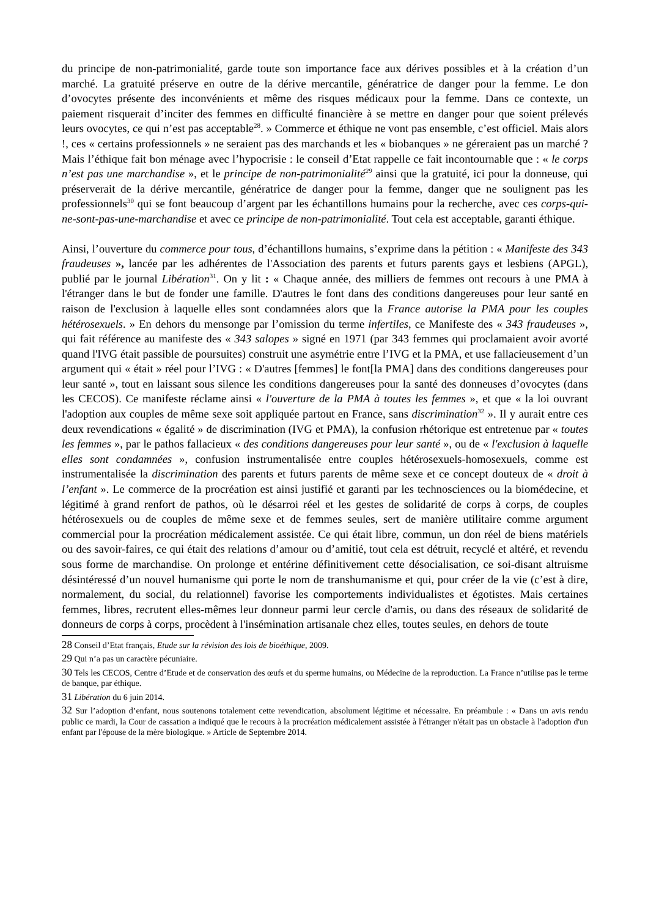du principe de non-patrimonialité, garde toute son importance face aux dérives possibles et à la création d’un marché. La gratuité préserve en outre de la dérive mercantile, génératrice de danger pour la femme. Le don d’ovocytes présente des inconvénients et même des risques médicaux pour la femme. Dans ce contexte, un paiement risquerait d’inciter des femmes en difficulté financière à se mettre en danger pour que soient prélevés leurs ovocytes, ce qui n’est pas acceptable<sup>28</sup>. » Commerce et éthique ne vont pas ensemble, c’est officiel. Mais alors !, ces « certains professionnels » ne seraient pas des marchands et les « biobanques » ne géreraient pas un marché ? Mais l’éthique fait bon ménage avec l’hypocrisie : le conseil d’Etat rappelle ce fait incontournable que : « le corps n’est pas une marchandise », et le principe de non-patrimonialité<sup>29</sup> ainsi que la gratuité, ici pour la donneuse, qui préserverait de la dérive mercantile, génératrice de danger pour la femme, danger que ne soulignent pas les professionnels<sup>30</sup> qui se font beaucoup d’argent par les échantillons humains pour la recherche, avec ces corps-qui-ne-sont-pas-une-marchandise et avec ce principe de non-patrimonialité. Tout cela est acceptable, garanti éthique.
Ainsi, l’ouverture du commerce pour tous, d’échantillons humains, s’exprime dans la pétition : « Manifeste des 343 fraudeuses », lancée par les adhérentes de l'Association des parents et futurs parents gays et lesbiens (APGL), publié par le journal Libération<sup>31</sup>. On y lit : « Chaque année, des milliers de femmes ont recours à une PMA à l'étranger dans le but de fonder une famille. D'autres le font dans des conditions dangereuses pour leur santé en raison de l'exclusion à laquelle elles sont condamnées alors que la France autorise la PMA pour les couples hétérosexuels. » En dehors du mensonge par l’omission du terme infertiles, ce Manifeste des « 343 fraudeuses », qui fait référence au manifeste des « 343 salopes » signé en 1971 (par 343 femmes qui proclamaient avoir avorté quand l'IVG était passible de poursuites) construit une asymétrie entre l’IVG et la PMA, et use fallacieusement d’un argument qui « était » réel pour l’IVG : « D'autres [femmes] le font[la PMA] dans des conditions dangereuses pour leur santé », tout en laissant sous silence les conditions dangereuses pour la santé des donneuses d’ovocytes (dans les CECOS). Ce manifeste réclame ainsi « l'ouverture de la PMA à toutes les femmes », et que « la loi ouvrant l'adoption aux couples de même sexe soit appliquée partout en France, sans discrimination<sup>32</sup> ». Il y aurait entre ces deux revendications « égalité » de discrimination (IVG et PMA), la confusion rhétorique est entretenue par « toutes les femmes », par le pathos fallacieux « des conditions dangereuses pour leur santé », ou de « l'exclusion à laquelle elles sont condamnées », confusion instrumentalisée entre couples hétérosexuels-homosexuels, comme est instrumentalisée la discrimination des parents et futurs parents de même sexe et ce concept douteux de « droit à l’enfant ». Le commerce de la procréation est ainsi justifié et garanti par les technosciences ou la biomédecine, et légitimé à grand renfort de pathos, où le désarroi réel et les gestes de solidarité de corps à corps, de couples hétérosexuels ou de couples de même sexe et de femmes seules, sert de manière utilitaire comme argument commercial pour la procréation médicalement assistée. Ce qui était libre, commun, un don réel de biens matériels ou des savoir-faires, ce qui était des relations d’amour ou d’amitié, tout cela est détruit, recyclé et altéré, et revendu sous forme de marchandise. On prolonge et entérine définitivement cette désocialisation, ce soi-disant altruisme désintéressé d’un nouvel humanisme qui porte le nom de transhumanisme et qui, pour créer de la vie (c’est à dire, normalement, du social, du relationnel) favorise les comportements individualistes et égotistes. Mais certaines femmes, libres, recrutent elles-mêmes leur donneur parmi leur cercle d'amis, ou dans des réseaux de solidarité de donneurs de corps à corps, procèdent à l'insémination artisanale chez elles, toutes seules, en dehors de toute
28 Conseil d’Etat français, Etude sur la révision des lois de bioéthique, 2009.
29 Qui n’a pas un caractère pécuniaire.
30 Tels les CECOS, Centre d’Etude et de conservation des œufs et du sperme humains, ou Médecine de la reproduction. La France n’utilise pas le terme de banque, par éthique.
31 Libération du 6 juin 2014.
32 Sur l’adoption d’enfant, nous soutenons totalement cette revendication, absolument légitime et nécessaire. En préambule : « Dans un avis rendu public ce mardi, la Cour de cassation a indiqué que le recours à la procréation médicalement assistée à l'étranger n'était pas un obstacle à l'adoption d'un enfant par l'épouse de la mère biologique. » Article de Septembre 2014.